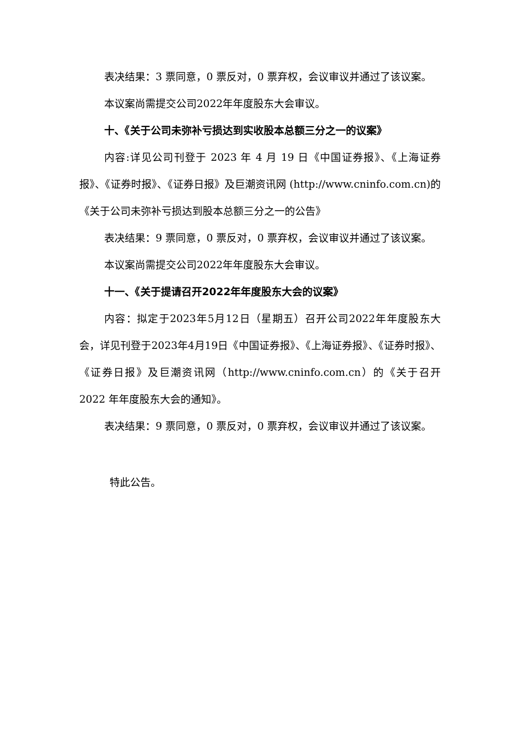表决结果：3 票同意，0 票反对，0 票弃权，会议审议并通过了该议案。
本议案尚需提交公司2022年年度股东大会审议。
十、《关于公司未弥补亏损达到实收股本总额三分之一的议案》
内容:详见公司刊登于 2023 年 4 月 19 日《中国证券报》、《上海证券报》、《证券时报》、《证券日报》及巨潮资讯网 (http://www.cninfo.com.cn)的《关于公司未弥补亏损达到股本总额三分之一的公告》
表决结果：9 票同意，0 票反对，0 票弃权，会议审议并通过了该议案。
本议案尚需提交公司2022年年度股东大会审议。
十一、《关于提请召开2022年年度股东大会的议案》
内容：拟定于2023年5月12日（星期五）召开公司2022年年度股东大会，详见刊登于2023年4月19日《中国证券报》、《上海证券报》、《证券时报》、《证券日报》及巨潮资讯网（http://www.cninfo.com.cn）的《关于召开 2022 年年度股东大会的通知》。
表决结果：9 票同意，0 票反对，0 票弃权，会议审议并通过了该议案。
特此公告。